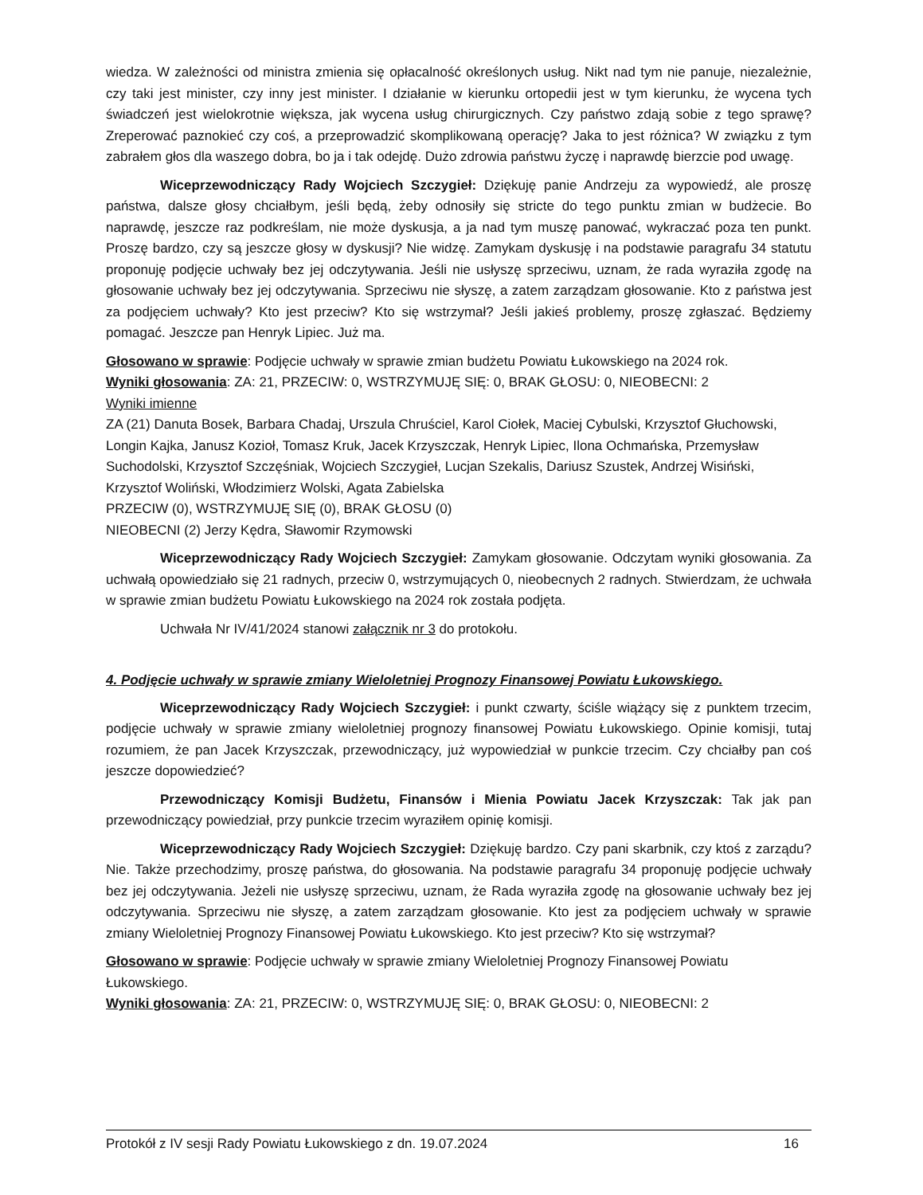wiedza. W zależności od ministra zmienia się opłacalność określonych usług. Nikt nad tym nie panuje, niezależnie, czy taki jest minister, czy inny jest minister. I działanie w kierunku ortopedii jest w tym kierunku, że wycena tych świadczeń jest wielokrotnie większa, jak wycena usług chirurgicznych. Czy państwo zdają sobie z tego sprawę? Zreperować paznokieć czy coś, a przeprowadzić skomplikowaną operację? Jaka to jest różnica? W związku z tym zabrałem głos dla waszego dobra, bo ja i tak odejdę. Dużo zdrowia państwu życzę i naprawdę bierzcie pod uwagę.
Wiceprzewodniczący Rady Wojciech Szczygieł: Dziękuję panie Andrzeju za wypowiedź, ale proszę państwa, dalsze głosy chciałbym, jeśli będą, żeby odnosiły się stricte do tego punktu zmian w budżecie. Bo naprawdę, jeszcze raz podkreślam, nie może dyskusja, a ja nad tym muszę panować, wykraczać poza ten punkt. Proszę bardzo, czy są jeszcze głosy w dyskusji? Nie widzę. Zamykam dyskusję i na podstawie paragrafu 34 statutu proponuję podjęcie uchwały bez jej odczytywania. Jeśli nie usłyszę sprzeciwu, uznam, że rada wyraziła zgodę na głosowanie uchwały bez jej odczytywania. Sprzeciwu nie słyszę, a zatem zarządzam głosowanie. Kto z państwa jest za podjęciem uchwały? Kto jest przeciw? Kto się wstrzymał? Jeśli jakieś problemy, proszę zgłaszać. Będziemy pomagać. Jeszcze pan Henryk Lipiec. Już ma.
Głosowano w sprawie: Podjęcie uchwały w sprawie zmian budżetu Powiatu Łukowskiego na 2024 rok.
Wyniki głosowania: ZA: 21, PRZECIW: 0, WSTRZYMUJĘ SIĘ: 0, BRAK GŁOSU: 0, NIEOBECNI: 2
Wyniki imienne
ZA (21) Danuta Bosek, Barbara Chadaj, Urszula Chruściel, Karol Ciołek, Maciej Cybulski, Krzysztof Głuchowski, Longin Kajka, Janusz Kozioł, Tomasz Kruk, Jacek Krzyszczak, Henryk Lipiec, Ilona Ochmańska, Przemysław Suchodolski, Krzysztof Szczęśniak, Wojciech Szczygieł, Lucjan Szekalis, Dariusz Szustek, Andrzej Wisiński, Krzysztof Woliński, Włodzimierz Wolski, Agata Zabielska
PRZECIW (0), WSTRZYMUJĘ SIĘ (0), BRAK GŁOSU (0)
NIEOBECNI (2) Jerzy Kędra, Sławomir Rzymowski
Wiceprzewodniczący Rady Wojciech Szczygieł: Zamykam głosowanie. Odczytam wyniki głosowania. Za uchwałą opowiedziało się 21 radnych, przeciw 0, wstrzymujących 0, nieobecnych 2 radnych. Stwierdzam, że uchwała w sprawie zmian budżetu Powiatu Łukowskiego na 2024 rok została podjęta.
Uchwała Nr IV/41/2024 stanowi załącznik nr 3 do protokołu.
4. Podjęcie uchwały w sprawie zmiany Wieloletniej Prognozy Finansowej Powiatu Łukowskiego.
Wiceprzewodniczący Rady Wojciech Szczygieł: i punkt czwarty, ściśle wiążący się z punktem trzecim, podjęcie uchwały w sprawie zmiany wieloletniej prognozy finansowej Powiatu Łukowskiego. Opinie komisji, tutaj rozumiem, że pan Jacek Krzyszczak, przewodniczący, już wypowiedział w punkcie trzecim. Czy chciałby pan coś jeszcze dopowiedzieć?
Przewodniczący Komisji Budżetu, Finansów i Mienia Powiatu Jacek Krzyszczak: Tak jak pan przewodniczący powiedział, przy punkcie trzecim wyraziłem opinię komisji.
Wiceprzewodniczący Rady Wojciech Szczygieł: Dziękuję bardzo. Czy pani skarbnik, czy ktoś z zarządu? Nie. Także przechodzimy, proszę państwa, do głosowania. Na podstawie paragrafu 34 proponuję podjęcie uchwały bez jej odczytywania. Jeżeli nie usłyszę sprzeciwu, uznam, że Rada wyraziła zgodę na głosowanie uchwały bez jej odczytywania. Sprzeciwu nie słyszę, a zatem zarządzam głosowanie. Kto jest za podjęciem uchwały w sprawie zmiany Wieloletniej Prognozy Finansowej Powiatu Łukowskiego. Kto jest przeciw? Kto się wstrzymał?
Głosowano w sprawie: Podjęcie uchwały w sprawie zmiany Wieloletniej Prognozy Finansowej Powiatu Łukowskiego.
Wyniki głosowania: ZA: 21, PRZECIW: 0, WSTRZYMUJĘ SIĘ: 0, BRAK GŁOSU: 0, NIEOBECNI: 2
Protokół z IV sesji Rady Powiatu Łukowskiego z dn. 19.07.2024 16